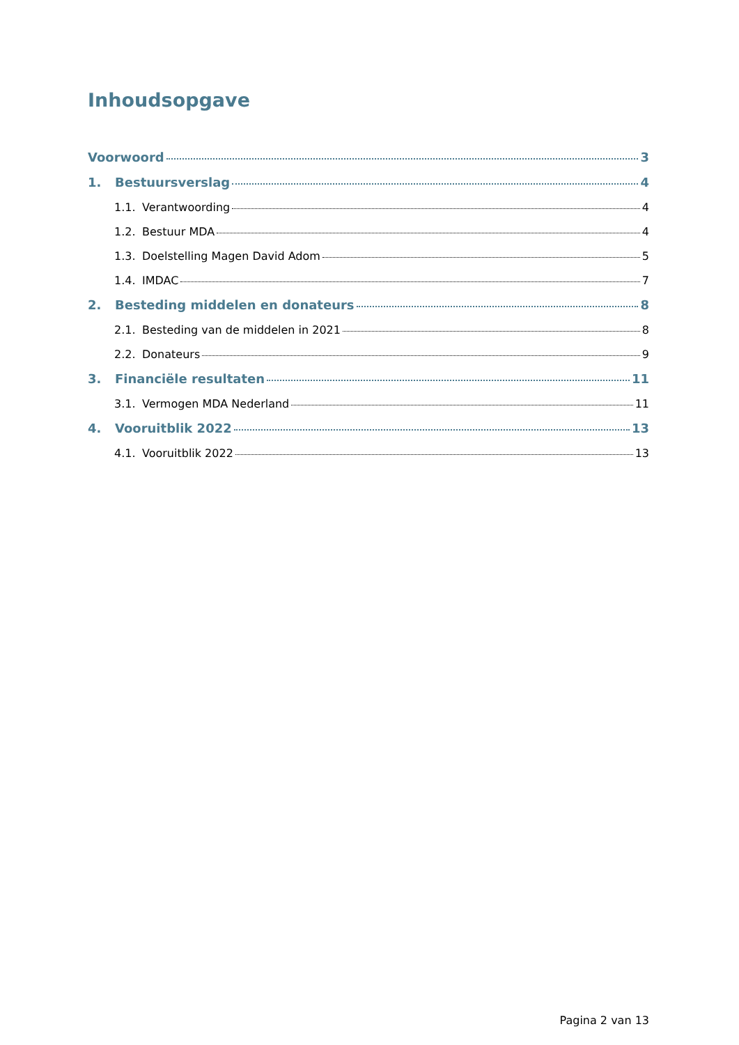Inhoudsopgave
Voorwoord 3
1. Bestuursverslag 4
1.1. Verantwoording 4
1.2. Bestuur MDA 4
1.3. Doelstelling Magen David Adom 5
1.4. IMDAC 7
2. Besteding middelen en donateurs 8
2.1. Besteding van de middelen in 2021 8
2.2. Donateurs 9
3. Financiële resultaten 11
3.1. Vermogen MDA Nederland 11
4. Vooruitblik 2022 13
4.1. Vooruitblik 2022 13
Pagina 2 van 13